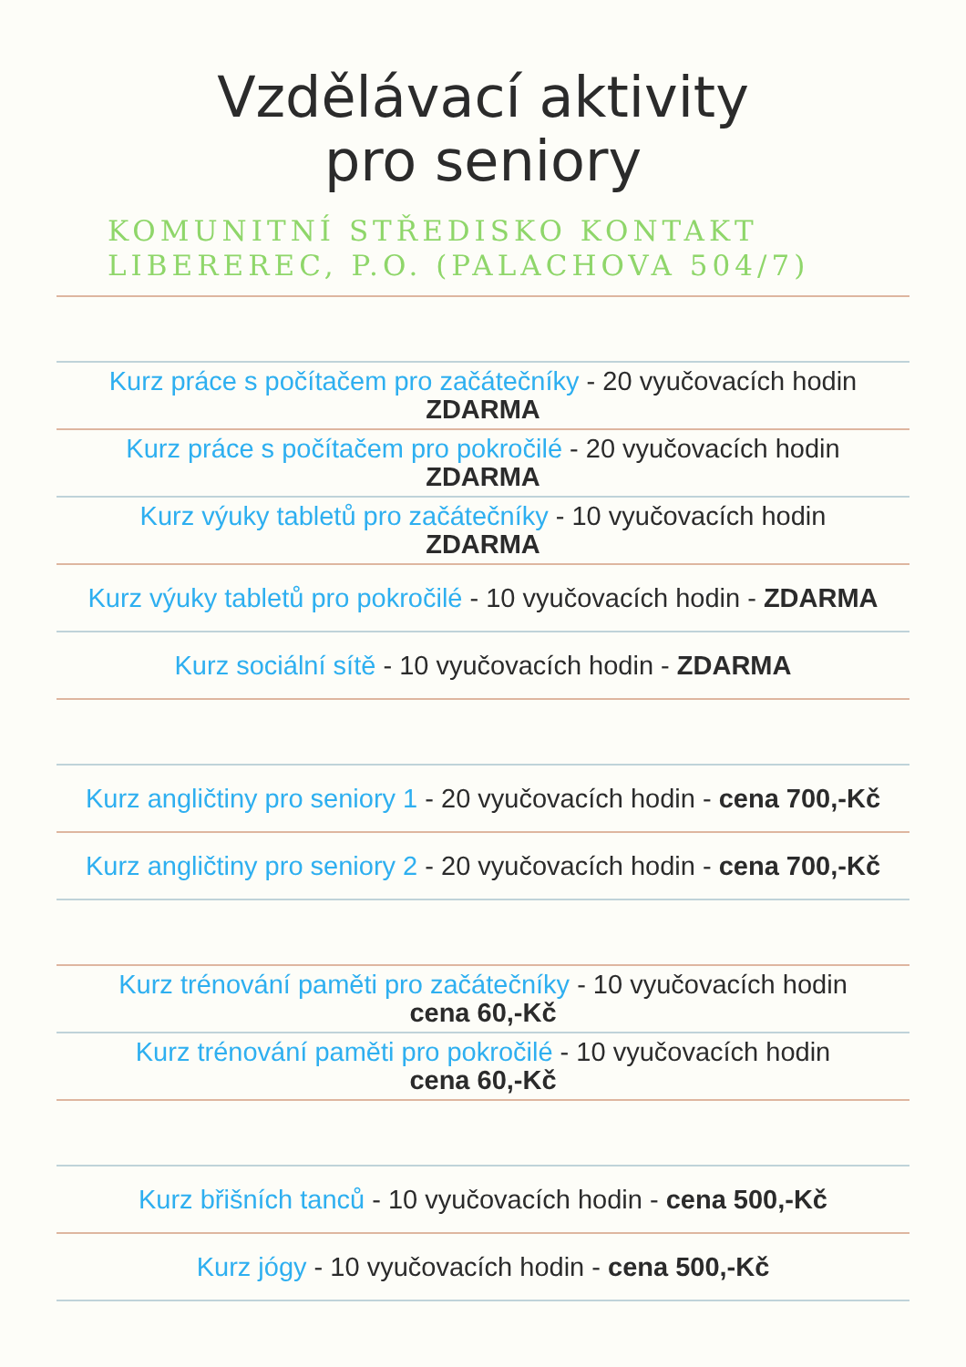Vzdělávací aktivity
pro seniory
KOMUNITNÍ STŘEDISKO KONTAKT
LIBEREREC, P.O. (PALACHOVA 504/7)
Kurz práce s počítačem pro začátečníky - 20 vyučovacích hodin
ZDARMA
Kurz práce s počítačem pro pokročilé - 20 vyučovacích hodin
ZDARMA
Kurz výuky tabletů pro začátečníky - 10 vyučovacích hodin
ZDARMA
Kurz výuky tabletů pro pokročilé - 10 vyučovacích hodin - ZDARMA
Kurz sociální sítě - 10 vyučovacích hodin - ZDARMA
Kurz angličtiny pro seniory 1 - 20 vyučovacích hodin - cena 700,-Kč
Kurz angličtiny pro seniory 2 - 20 vyučovacích hodin - cena 700,-Kč
Kurz trénování paměti pro začátečníky - 10 vyučovacích hodin
cena 60,-Kč
Kurz trénování paměti pro pokročilé - 10 vyučovacích hodin
cena 60,-Kč
Kurz břišních tanců - 10 vyučovacích hodin - cena 500,-Kč
Kurz jógy - 10 vyučovacích hodin - cena 500,-Kč